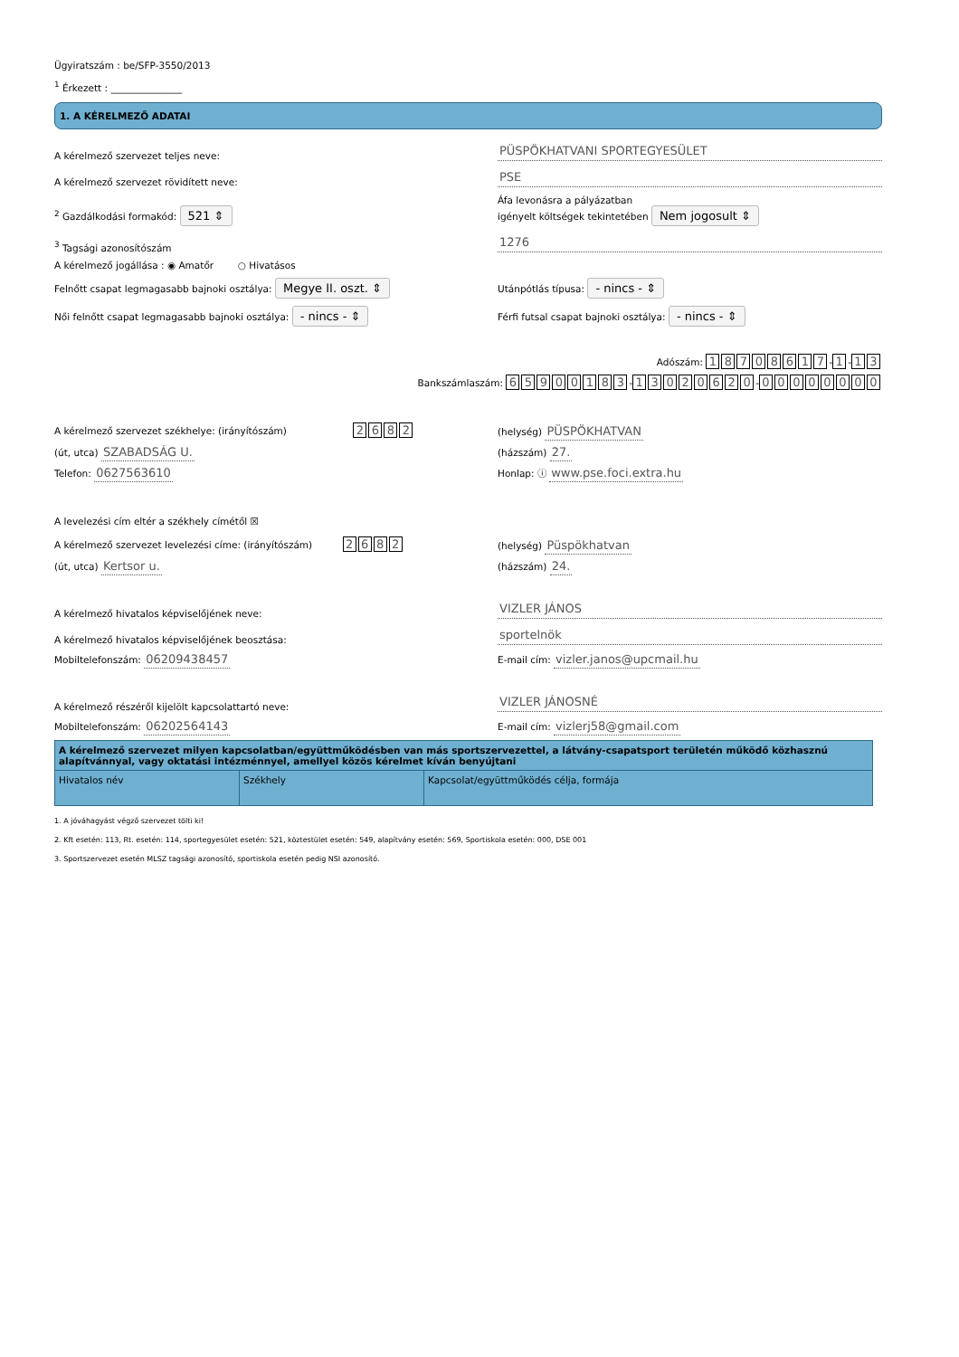Ügyiratszám : be/SFP-3550/2013
<sup>1</sup> Érkezett : _______________
1. A KÉRELMEZŐ ADATAI
A kérelmező szervezet teljes neve:
PÜSPÖKHATVANI SPORTEGYESÜLET
A kérelmező szervezet rövidített neve:
PSE
<sup>2</sup> Gazdálkodási formakód: 521 ⇕
Áfa levonásra a pályázatban
igényelt költségek tekintetében Nem jogosult ⇕
<sup>3</sup> Tagsági azonosítószám
1276
A kérelmező jogállása : ◉ Amatőr ○ Hivatásos
Felnőtt csapat legmagasabb bajnoki osztálya: Megye II. oszt. ⇕
Utánpótlás típusa: - nincs - ⇕
Női felnőtt csapat legmagasabb bajnoki osztálya: - nincs - ⇕
Férfi futsal csapat bajnoki osztálya: - nincs - ⇕
Adószám: 18708617 - 1 - 1 3
Bankszámlaszám: 65900183 - 13020620 - 00000000
A kérelmező szervezet székhelye: (irányítószám) 2682
(helység) PÜSPÖKHATVAN
(út, utca) SZABADSÁG U.
(házszám) 27.
Telefon: 0627563610
Honlap: ⓘ www.pse.foci.extra.hu
A levelezési cím eltér a székhely címétől ☒
A kérelmező szervezet levelezési címe: (irányítószám) 2682
(helység) Püspökhatvan
(út, utca) Kertsor u.
(házszám) 24.
A kérelmező hivatalos képviselőjének neve:
VIZLER JÁNOS
A kérelmező hivatalos képviselőjének beosztása:
sportelnök
Mobiltelefonszám: 06209438457
E-mail cím: vizler.janos@upcmail.hu
A kérelmező részéről kijelölt kapcsolattartó neve:
VIZLER JÁNOSNÉ
Mobiltelefonszám: 06202564143
E-mail cím: vizlerj58@gmail.com
| A kérelmező szervezet milyen kapcsolatban/együttműködésben van más sportszervezettel, a látvány-csapatsport területén működő közhasznú alapítvánnyal, vagy oktatási intézménnyel, amellyel közös kérelmet kíván benyújtani | | |
| --- | --- | --- |
| Hivatalos név | Székhely | Kapcsolat/együttműködés célja, formája |
1. A jóváhagyást végző szervezet tölti ki!
2. Kft esetén: 113, Rt. esetén: 114, sportegyesület esetén: 521, köztestület esetén: 549, alapítvány esetén: 569, Sportiskola esetén: 000, DSE 001
3. Sportszervezet esetén MLSZ tagsági azonosító, sportiskola esetén pedig NSI azonosító.